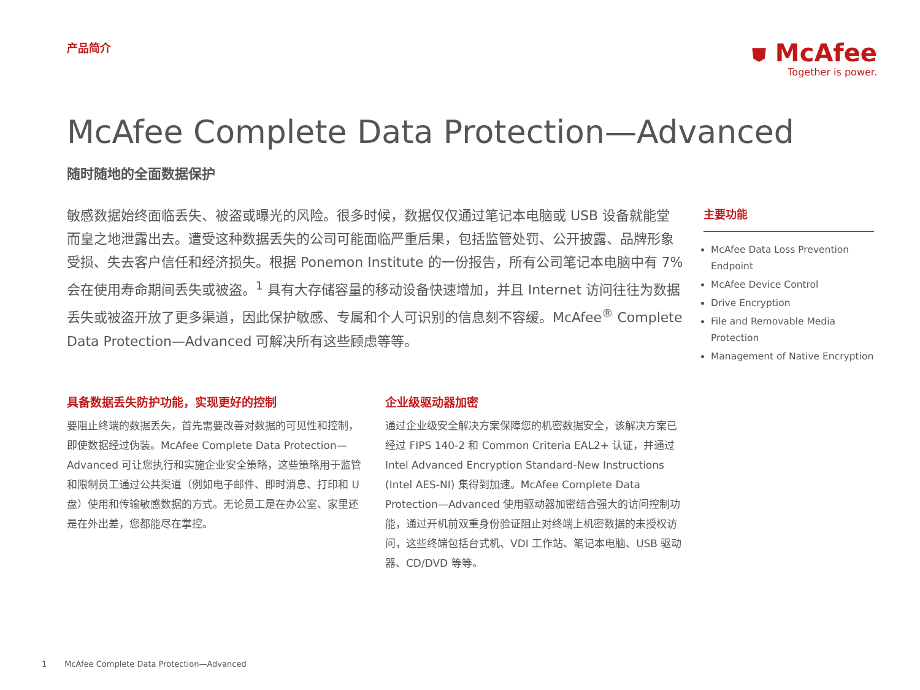产品简介
⛊ McAfee
Together is power.
McAfee Complete Data Protection—Advanced
随时随地的全面数据保护
敏感数据始终面临丢失、被盗或曝光的风险。很多时候，数据仅仅通过笔记本电脑或 USB 设备就能堂而皇之地泄露出去。遭受这种数据丢失的公司可能面临严重后果，包括监管处罚、公开披露、品牌形象受损、失去客户信任和经济损失。根据 Ponemon Institute 的一份报告，所有公司笔记本电脑中有 7% 会在使用寿命期间丢失或被盗。<sup>1</sup> 具有大存储容量的移动设备快速增加，并且 Internet 访问往往为数据丢失或被盗开放了更多渠道，因此保护敏感、专属和个人可识别的信息刻不容缓。McAfee<sup>®</sup> Complete Data Protection—Advanced 可解决所有这些顾虑等等。
主要功能
McAfee Data Loss Prevention Endpoint
McAfee Device Control
Drive Encryption
File and Removable Media Protection
Management of Native Encryption
具备数据丢失防护功能，实现更好的控制
要阻止终端的数据丢失，首先需要改善对数据的可见性和控制，即使数据经过伪装。McAfee Complete Data Protection—Advanced 可让您执行和实施企业安全策略，这些策略用于监管和限制员工通过公共渠道（例如电子邮件、即时消息、打印和 U 盘）使用和传输敏感数据的方式。无论员工是在办公室、家里还是在外出差，您都能尽在掌控。
企业级驱动器加密
通过企业级安全解决方案保障您的机密数据安全，该解决方案已经过 FIPS 140-2 和 Common Criteria EAL2+ 认证，并通过 Intel Advanced Encryption Standard-New Instructions (Intel AES-NI) 集得到加速。McAfee Complete Data Protection—Advanced 使用驱动器加密结合强大的访问控制功能，通过开机前双重身份验证阻止对终端上机密数据的未授权访问，这些终端包括台式机、VDI 工作站、笔记本电脑、USB 驱动器、CD/DVD 等等。
1 McAfee Complete Data Protection—Advanced